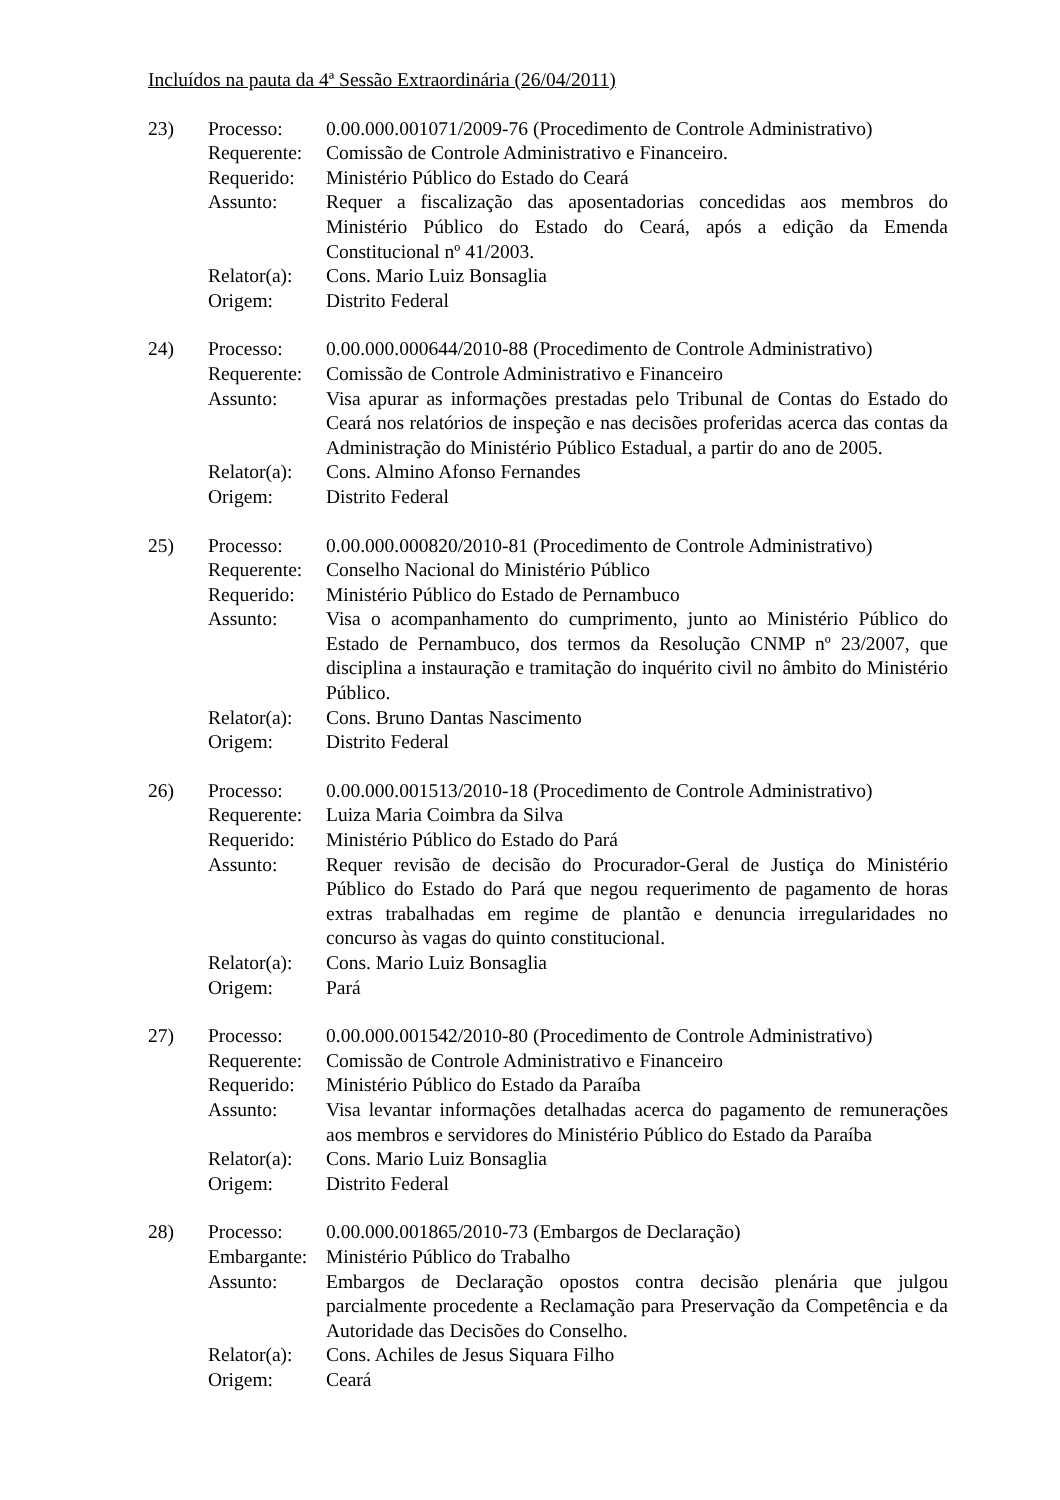Incluídos na pauta da 4ª Sessão Extraordinária (26/04/2011)
| 23) | Processo: | 0.00.000.001071/2009-76 (Procedimento de Controle Administrativo) |
| | Requerente: | Comissão de Controle Administrativo e Financeiro. |
| | Requerido: | Ministério Público do Estado do Ceará |
| | Assunto: | Requer a fiscalização das aposentadorias concedidas aos membros do Ministério Público do Estado do Ceará, após a edição da Emenda Constitucional nº 41/2003. |
| | Relator(a): | Cons. Mario Luiz Bonsaglia |
| | Origem: | Distrito Federal |
| 24) | Processo: | 0.00.000.000644/2010-88 (Procedimento de Controle Administrativo) |
| | Requerente: | Comissão de Controle Administrativo e Financeiro |
| | Assunto: | Visa apurar as informações prestadas pelo Tribunal de Contas do Estado do Ceará nos relatórios de inspeção e nas decisões proferidas acerca das contas da Administração do Ministério Público Estadual, a partir do ano de 2005. |
| | Relator(a): | Cons. Almino Afonso Fernandes |
| | Origem: | Distrito Federal |
| 25) | Processo: | 0.00.000.000820/2010-81 (Procedimento de Controle Administrativo) |
| | Requerente: | Conselho Nacional do Ministério Público |
| | Requerido: | Ministério Público do Estado de Pernambuco |
| | Assunto: | Visa o acompanhamento do cumprimento, junto ao Ministério Público do Estado de Pernambuco, dos termos da Resolução CNMP nº 23/2007, que disciplina a instauração e tramitação do inquérito civil no âmbito do Ministério Público. |
| | Relator(a): | Cons. Bruno Dantas Nascimento |
| | Origem: | Distrito Federal |
| 26) | Processo: | 0.00.000.001513/2010-18 (Procedimento de Controle Administrativo) |
| | Requerente: | Luiza Maria Coimbra da Silva |
| | Requerido: | Ministério Público do Estado do Pará |
| | Assunto: | Requer revisão de decisão do Procurador-Geral de Justiça do Ministério Público do Estado do Pará que negou requerimento de pagamento de horas extras trabalhadas em regime de plantão e denuncia irregularidades no concurso às vagas do quinto constitucional. |
| | Relator(a): | Cons. Mario Luiz Bonsaglia |
| | Origem: | Pará |
| 27) | Processo: | 0.00.000.001542/2010-80 (Procedimento de Controle Administrativo) |
| | Requerente: | Comissão de Controle Administrativo e Financeiro |
| | Requerido: | Ministério Público do Estado da Paraíba |
| | Assunto: | Visa levantar informações detalhadas acerca do pagamento de remunerações aos membros e servidores do Ministério Público do Estado da Paraíba |
| | Relator(a): | Cons. Mario Luiz Bonsaglia |
| | Origem: | Distrito Federal |
| 28) | Processo: | 0.00.000.001865/2010-73 (Embargos de Declaração) |
| | Embargante: | Ministério Público do Trabalho |
| | Assunto: | Embargos de Declaração opostos contra decisão plenária que julgou parcialmente procedente a Reclamação para Preservação da Competência e da Autoridade das Decisões do Conselho. |
| | Relator(a): | Cons. Achiles de Jesus Siquara Filho |
| | Origem: | Ceará |